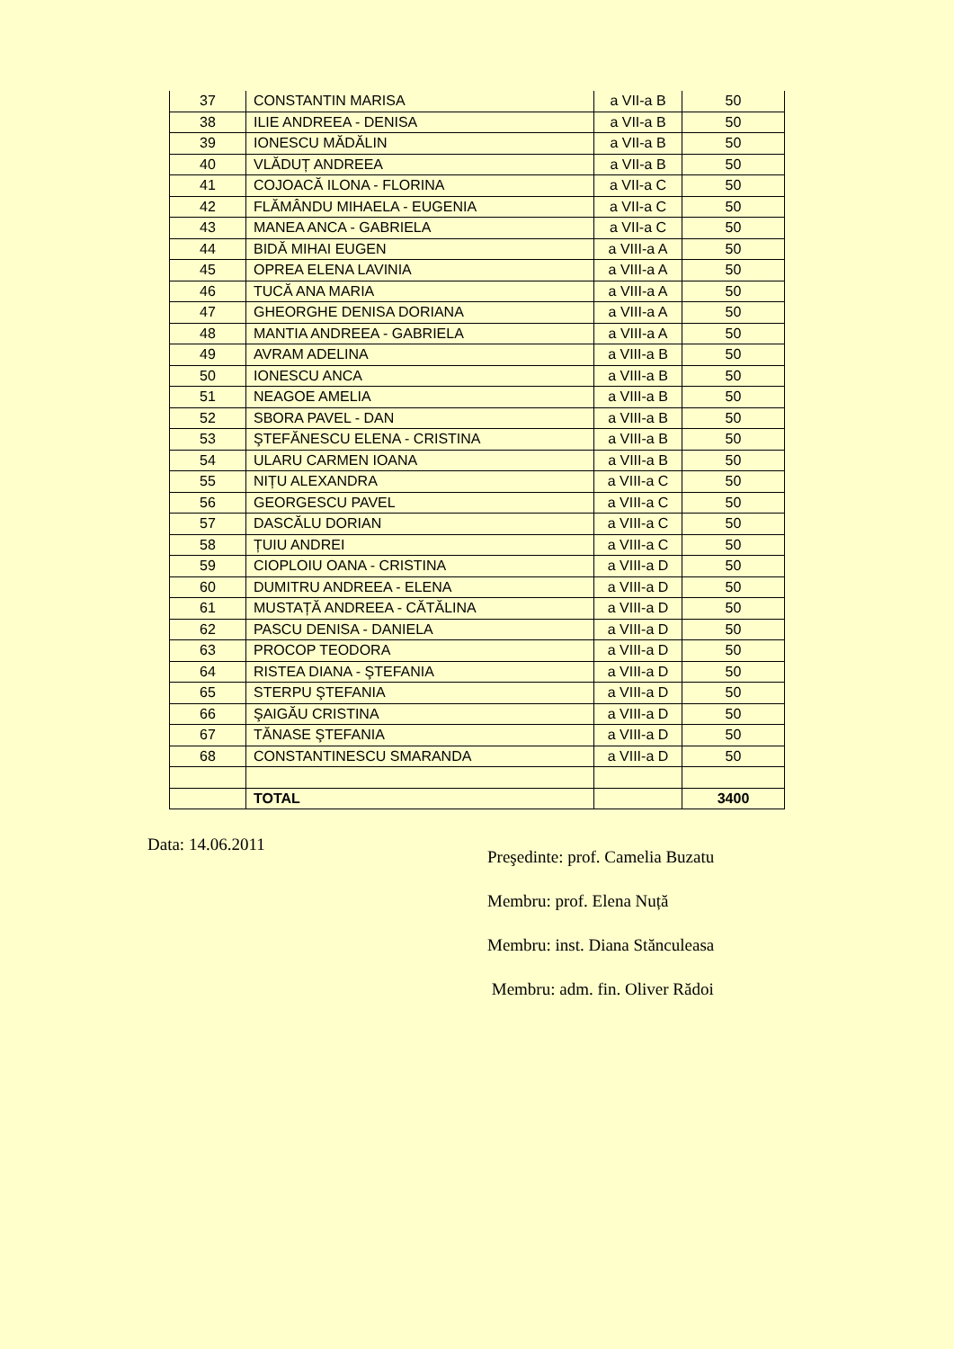| 37 | CONSTANTIN MARISA | a VII-a B | 50 |
| 38 | ILIE ANDREEA - DENISA | a VII-a B | 50 |
| 39 | IONESCU MĂDĂLIN | a VII-a B | 50 |
| 40 | VLĂDUȚ ANDREEA | a VII-a B | 50 |
| 41 | COJOACĂ ILONA - FLORINA | a VII-a C | 50 |
| 42 | FLĂMÂNDU MIHAELA - EUGENIA | a VII-a C | 50 |
| 43 | MANEA ANCA - GABRIELA | a VII-a C | 50 |
| 44 | BIDĂ MIHAI EUGEN | a VIII-a A | 50 |
| 45 | OPREA ELENA LAVINIA | a VIII-a A | 50 |
| 46 | TUCĂ ANA MARIA | a VIII-a A | 50 |
| 47 | GHEORGHE DENISA DORIANA | a VIII-a A | 50 |
| 48 | MANTIA ANDREEA - GABRIELA | a VIII-a A | 50 |
| 49 | AVRAM ADELINA | a VIII-a B | 50 |
| 50 | IONESCU ANCA | a VIII-a B | 50 |
| 51 | NEAGOE AMELIA | a VIII-a B | 50 |
| 52 | SBORA PAVEL - DAN | a VIII-a B | 50 |
| 53 | ŞTEFĂNESCU ELENA - CRISTINA | a VIII-a B | 50 |
| 54 | ULARU CARMEN IOANA | a VIII-a B | 50 |
| 55 | NIȚU ALEXANDRA | a VIII-a C | 50 |
| 56 | GEORGESCU PAVEL | a VIII-a C | 50 |
| 57 | DASCĂLU DORIAN | a VIII-a C | 50 |
| 58 | ȚUIU ANDREI | a VIII-a C | 50 |
| 59 | CIOPLOIU OANA - CRISTINA | a VIII-a D | 50 |
| 60 | DUMITRU ANDREEA - ELENA | a VIII-a D | 50 |
| 61 | MUSTAȚĂ ANDREEA - CĂTĂLINA | a VIII-a D | 50 |
| 62 | PASCU DENISA - DANIELA | a VIII-a D | 50 |
| 63 | PROCOP TEODORA | a VIII-a D | 50 |
| 64 | RISTEA DIANA - ŞTEFANIA | a VIII-a D | 50 |
| 65 | STERPU ŞTEFANIA | a VIII-a D | 50 |
| 66 | ŞAIGĂU CRISTINA | a VIII-a D | 50 |
| 67 | TĂNASE ŞTEFANIA | a VIII-a D | 50 |
| 68 | CONSTANTINESCU SMARANDA | a VIII-a D | 50 |
| | TOTAL | | 3400 |
Data: 14.06.2011
Preşedinte: prof. Camelia Buzatu
Membru: prof. Elena Nuță
Membru: inst. Diana Stănculeasa
Membru: adm. fin. Oliver Rădoi